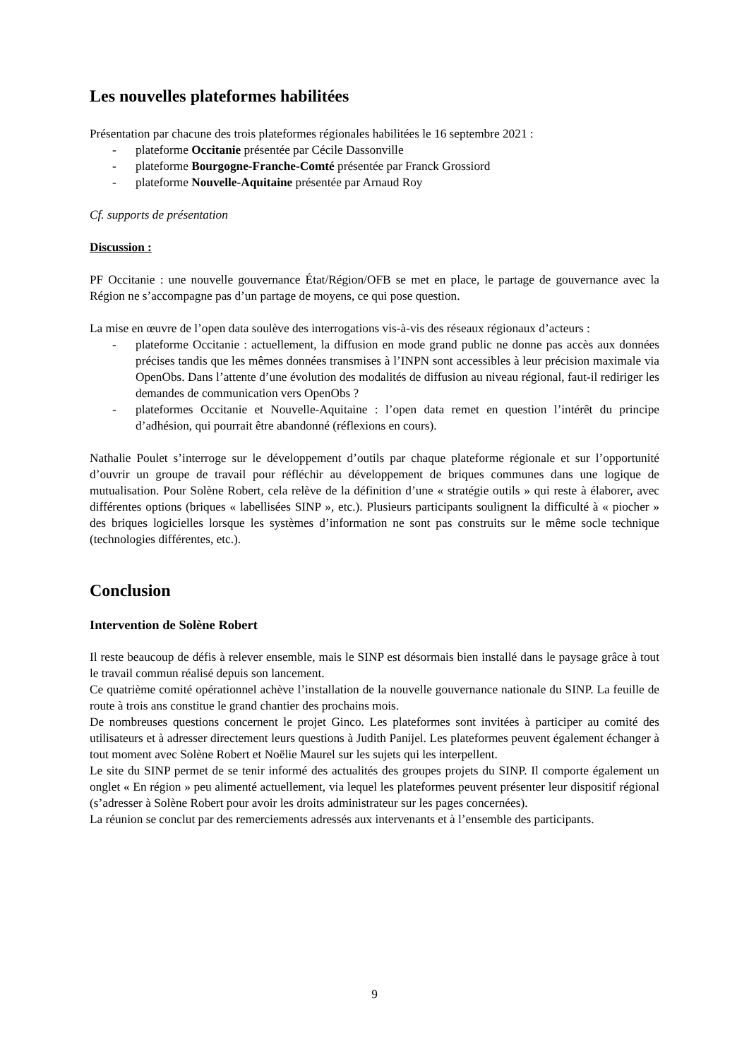Les nouvelles plateformes habilitées
Présentation par chacune des trois plateformes régionales habilitées le 16 septembre 2021 :
- plateforme Occitanie présentée par Cécile Dassonville
- plateforme Bourgogne-Franche-Comté présentée par Franck Grossiord
- plateforme Nouvelle-Aquitaine présentée par Arnaud Roy
Cf. supports de présentation
Discussion :
PF Occitanie : une nouvelle gouvernance État/Région/OFB se met en place, le partage de gouvernance avec la Région ne s’accompagne pas d’un partage de moyens, ce qui pose question.
La mise en œuvre de l’open data soulève des interrogations vis-à-vis des réseaux régionaux d’acteurs :
- plateforme Occitanie : actuellement, la diffusion en mode grand public ne donne pas accès aux données précises tandis que les mêmes données transmises à l’INPN sont accessibles à leur précision maximale via OpenObs. Dans l’attente d’une évolution des modalités de diffusion au niveau régional, faut-il rediriger les demandes de communication vers OpenObs ?
- plateformes Occitanie et Nouvelle-Aquitaine : l’open data remet en question l’intérêt du principe d’adhésion, qui pourrait être abandonné (réflexions en cours).
Nathalie Poulet s’interroge sur le développement d’outils par chaque plateforme régionale et sur l’opportunité d’ouvrir un groupe de travail pour réfléchir au développement de briques communes dans une logique de mutualisation. Pour Solène Robert, cela relève de la définition d’une « stratégie outils » qui reste à élaborer, avec différentes options (briques « labellisées SINP », etc.). Plusieurs participants soulignent la difficulté à « piocher » des briques logicielles lorsque les systèmes d’information ne sont pas construits sur le même socle technique (technologies différentes, etc.).
Conclusion
Intervention de Solène Robert
Il reste beaucoup de défis à relever ensemble, mais le SINP est désormais bien installé dans le paysage grâce à tout le travail commun réalisé depuis son lancement.
Ce quatrième comité opérationnel achève l’installation de la nouvelle gouvernance nationale du SINP. La feuille de route à trois ans constitue le grand chantier des prochains mois.
De nombreuses questions concernent le projet Ginco. Les plateformes sont invitées à participer au comité des utilisateurs et à adresser directement leurs questions à Judith Panijel. Les plateformes peuvent également échanger à tout moment avec Solène Robert et Noëlie Maurel sur les sujets qui les interpellent.
Le site du SINP permet de se tenir informé des actualités des groupes projets du SINP. Il comporte également un onglet « En région » peu alimenté actuellement, via lequel les plateformes peuvent présenter leur dispositif régional (s’adresser à Solène Robert pour avoir les droits administrateur sur les pages concernées).
La réunion se conclut par des remerciements adressés aux intervenants et à l’ensemble des participants.
9